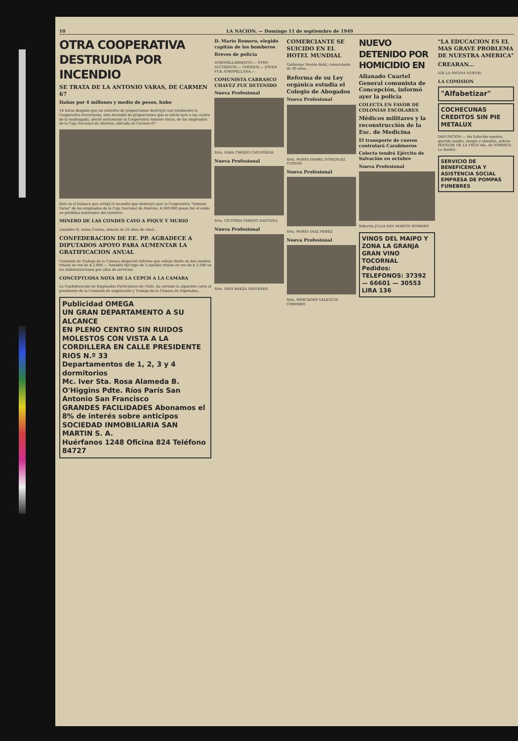10 LA NACION. — Domingo 11 de septiembre de 1949
OTRA COOPERATIVA DESTRUIDA POR INCENDIO
SE TRATA DE LA ANTONIO VARAS, DE CARMEN 67
Daños por 4 millones y medio de pesos, hubo
14 horas después que un siniestro de proporciones destruyó casi totalmente la Cooperativa Ferroviaria, otro incendio de proporciones que se inició ayer a las cuatro de la madrugada, afectó seriamente la Cooperativa Antonio Varas, de los empleados de la Caja Nacional de Ahorros, ubicada en Carmen 67.
Este es el balance que arrojó el incendio que destruyó ayer la Cooperativa "Antonio Varas" de los empleados de la Caja Nacional de Ahorros. 4.500.000 pesos fué el saldo en pérdidas materiales del siniestro.
MINERO DE LAS CONDES CAYO A PIQUE Y MURIO
Lisandro H. Astua Correa, minero de 25 años de edad...
CONFEDERACION DE EE. PP. AGRADECE A DIPUTADOS APOYO PARA AUMENTAR LA GRATIFICACION ANUAL
Comisión de Trabajo de la Cámara despachó reforma que señala límite en dos sueldos vitales en vez de $ 2.000.— También fijó tope de 3 sueldos vitales en vez de $ 3.500 en las indemnizaciones por años de servicios.
CONCEPTUOSA NOTA DE LA CEPCH A LA CAMARA
La Confederación de Empleados Particulares de Chile, ha enviado la siguiente carta al presidente de la Comisión de Legislación y Trabajo de la Cámara de Diputados...
Publicidad OMEGA
UN GRAN DEPARTAMENTO A SU ALCANCE
EN PLENO CENTRO SIN RUIDOS MOLESTOS CON VISTA A LA CORDILLERA EN CALLE PRESIDENTE RIOS N.º 33
Departamentos de 1, 2, 3 y 4 dormitorios
Mc. Iver Sta. Rosa Alameda B. O'Higgins Pdte. Ríos París San Antonio San Francisco
GRANDES FACILIDADES Abonamos el 8% de interés sobre anticipos
SOCIEDAD INMOBILIARIA SAN MARTIN S. A.
Huérfanos 1248 Oficina 824 Teléfono 84727
D. Mario Romero, elegido capitán de los bomberos
Breves de policía
ATROPELLAMIENTO.— OTRO ACCIDENTE.— CHOQUE.— JOVEN FUE ATROPELLADA.—
COMUNISTA CARRASCO CHAVEZ FUE DETENIDO
Nueva Profesional
Srta. SARA TIRADO CASTAÑEDA
Nueva Profesional
Srta. VICTORIA GIRENG SANTANA
Nueva Profesional
Srta. INES BAEZA PASTENES
COMERCIANTE SE SUICIDO EN EL HOTEL MUNDIAL
Guillermo Novión Bold, comerciante de 30 años...
Reforma de su Ley orgánica estudia el Colegio de Abogados
Nueva Profesional
Srta. MARIA ISABEL GONZALEZ CUEVAS
Nueva Profesional
Srta. MARIA DIAZ PEREZ
Nueva Profesional
Srta. MERCEDES VALENCIA CORDERO
NUEVO DETENIDO POR HOMICIDIO EN
Allanado Cuartel General comunista de Concepción, informó ayer la policía
COLECTA EN FAVOR DE COLONIAS ESCOLARES
Médicos militares y la reconstrucción de la Esc. de Medicina
El transporte de cueros controlará Carabineros
Colecta tendrá Ejército de Salvación en octubre
Nueva Profesional
Señorita JULIA SAN MARTIN ROMERO
VINOS DEL MAIPO Y ZONA LA GRANJA
GRAN VINO TOCORNAL
Pedidos: TELEFONOS: 37392 — 66601 — 30553
LIRA 136
"LA EDUCACION ES EL MAS GRAVE PROBLEMA DE NUESTRA AMERICA"
CREARAN...
(DE LA PAGINA NUEVE)
LA COMISION
"Alfabetizar"
COCHECUNAS CREDITOS SIN PIE METALUX
DEFUNCION — Ha fallecido nuestra querida madre, suegra y abuelita, señora MATILDE DE LA VEGA vda. de NORIEGA. La familia.
SERVICIO DE BENEFICENCIA Y ASISTENCIA SOCIAL
EMPRESA DE POMPAS FUNEBRES